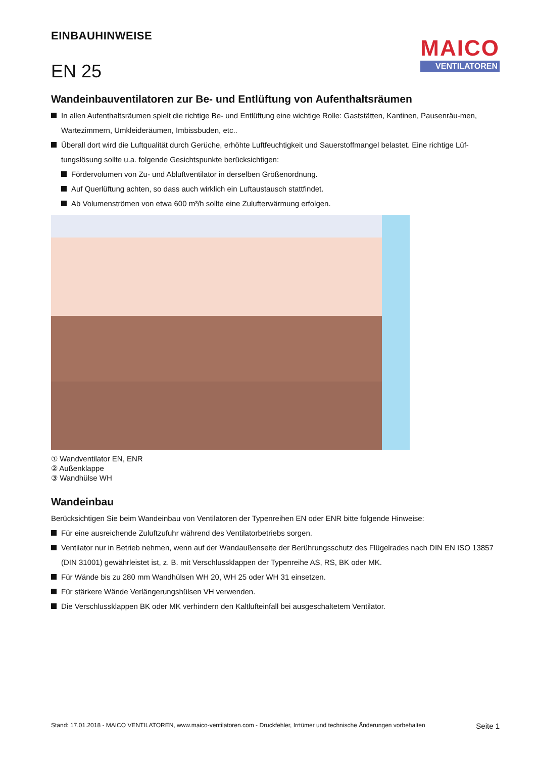EINBAUHINWEISE
EN 25
MAICO
VENTILATOREN
Wandeinbauventilatoren zur Be- und Entlüftung von Aufenthaltsräumen
In allen Aufenthaltsräumen spielt die richtige Be- und Entlüftung eine wichtige Rolle: Gaststätten, Kantinen, Pausenräu-men, Wartezimmern, Umkleideräumen, Imbissbuden, etc..
Überall dort wird die Luftqualität durch Gerüche, erhöhte Luftfeuchtigkeit und Sauerstoffmangel belastet. Eine richtige Lüf-tungslösung sollte u.a. folgende Gesichtspunkte berücksichtigen:
Fördervolumen von Zu- und Abluftventilator in derselben Größenordnung.
Auf Querlüftung achten, so dass auch wirklich ein Luftaustausch stattfindet.
Ab Volumenströmen von etwa 600 m³/h sollte eine Zulufterwärmung erfolgen.
① Wandventilator EN, ENR
② Außenklappe
③ Wandhülse WH
Wandeinbau
Berücksichtigen Sie beim Wandeinbau von Ventilatoren der Typenreihen EN oder ENR bitte folgende Hinweise:
Für eine ausreichende Zuluftzufuhr während des Ventilatorbetriebs sorgen.
Ventilator nur in Betrieb nehmen, wenn auf der Wandaußenseite der Berührungsschutz des Flügelrades nach DIN EN ISO 13857 (DIN 31001) gewährleistet ist, z. B. mit Verschlussklappen der Typenreihe AS, RS, BK oder MK.
Für Wände bis zu 280 mm Wandhülsen WH 20, WH 25 oder WH 31 einsetzen.
Für stärkere Wände Verlängerungshülsen VH verwenden.
Die Verschlussklappen BK oder MK verhindern den Kaltlufteinfall bei ausgeschaltetem Ventilator.
Stand: 17.01.2018 - MAICO VENTILATOREN, www.maico-ventilatoren.com - Druckfehler, Irrtümer und technische Änderungen vorbehalten Seite 1